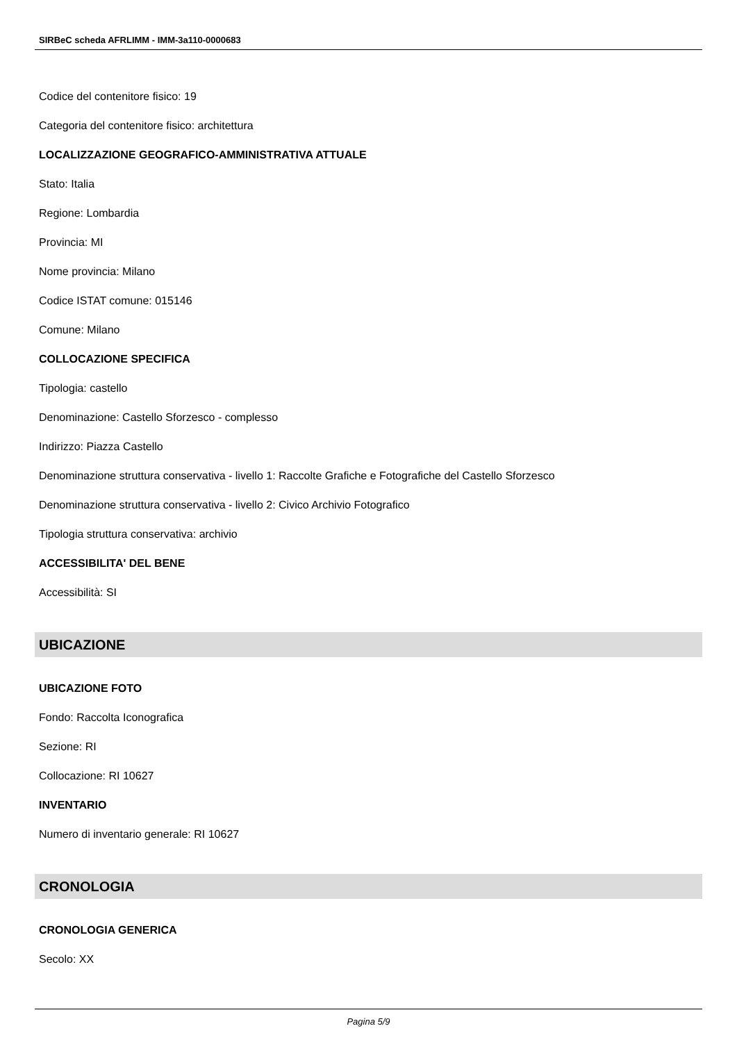SIRBeC scheda AFRLIMM - IMM-3a110-0000683
Codice del contenitore fisico: 19
Categoria del contenitore fisico: architettura
LOCALIZZAZIONE GEOGRAFICO-AMMINISTRATIVA ATTUALE
Stato: Italia
Regione: Lombardia
Provincia: MI
Nome provincia: Milano
Codice ISTAT comune: 015146
Comune: Milano
COLLOCAZIONE SPECIFICA
Tipologia: castello
Denominazione: Castello Sforzesco - complesso
Indirizzo: Piazza Castello
Denominazione struttura conservativa - livello 1: Raccolte Grafiche e Fotografiche del Castello Sforzesco
Denominazione struttura conservativa - livello 2: Civico Archivio Fotografico
Tipologia struttura conservativa: archivio
ACCESSIBILITA' DEL BENE
Accessibilità: SI
UBICAZIONE
UBICAZIONE FOTO
Fondo: Raccolta Iconografica
Sezione: RI
Collocazione: RI 10627
INVENTARIO
Numero di inventario generale: RI 10627
CRONOLOGIA
CRONOLOGIA GENERICA
Secolo: XX
Pagina 5/9